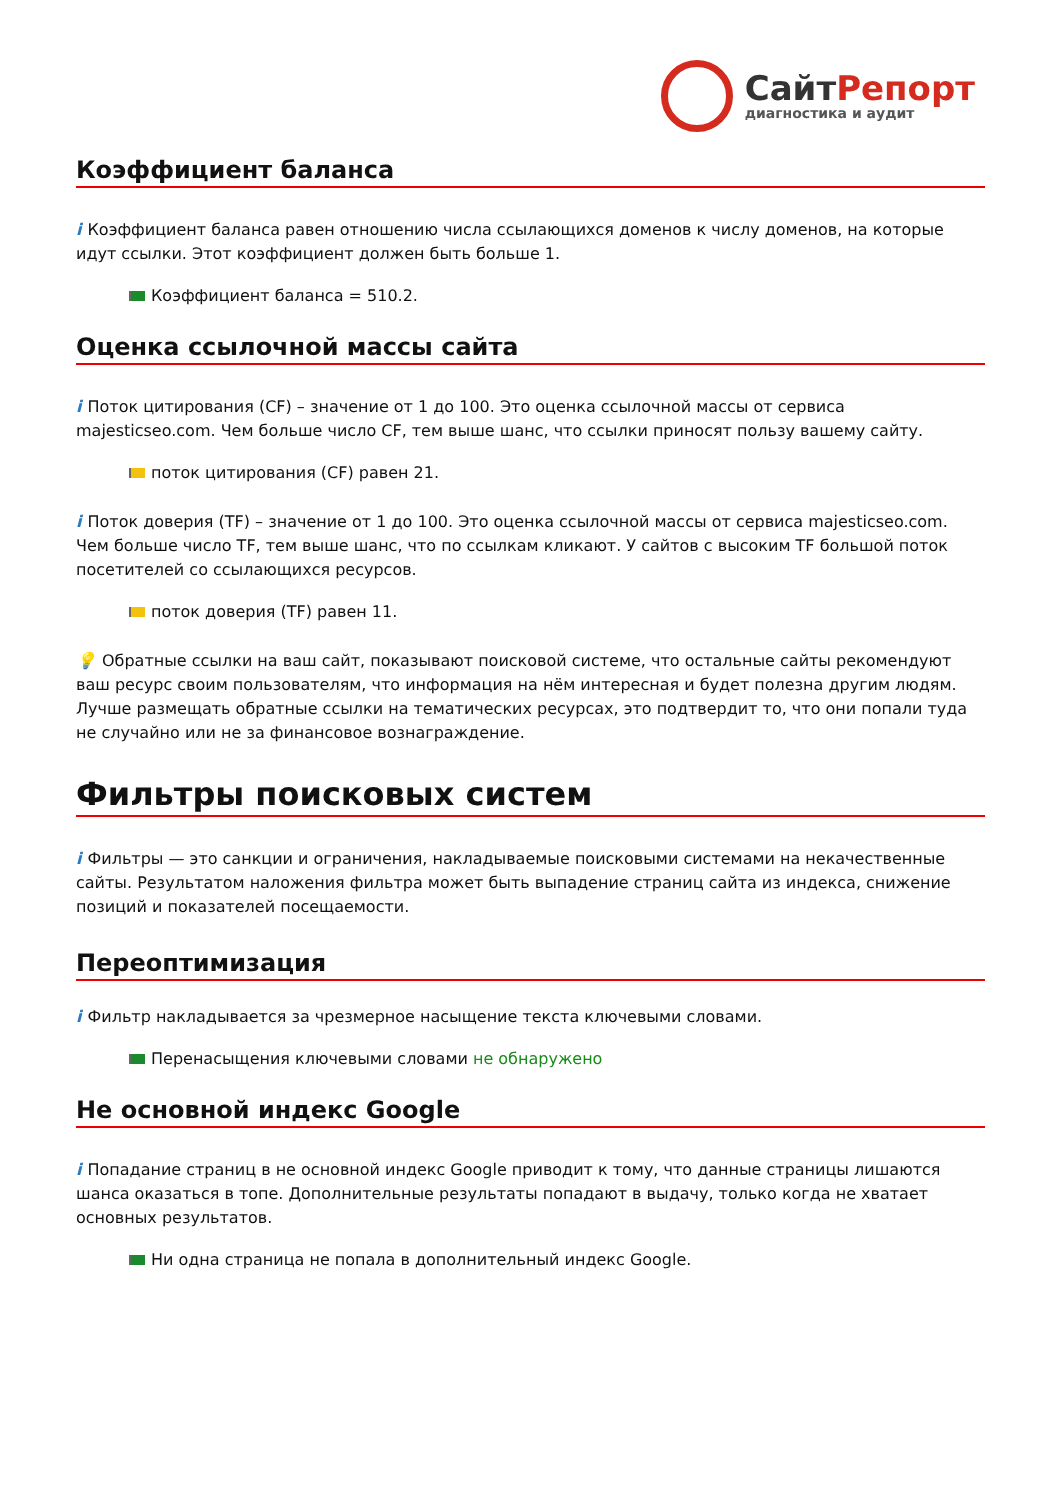СайтРепорт
диагностика и аудит
Коэффициент баланса
i Коэффициент баланса равен отношению числа ссылающихся доменов к числу доменов, на которые идут ссылки. Этот коэффициент должен быть больше 1.
Коэффициент баланса = 510.2.
Оценка ссылочной массы сайта
i Поток цитирования (CF) – значение от 1 до 100. Это оценка ссылочной массы от сервиса majesticseo.com. Чем больше число CF, тем выше шанс, что ссылки приносят пользу вашему сайту.
поток цитирования (CF) равен 21.
i Поток доверия (TF) – значение от 1 до 100. Это оценка ссылочной массы от сервиса majesticseo.com. Чем больше число TF, тем выше шанс, что по ссылкам кликают. У сайтов с высоким TF большой поток посетителей со ссылающихся ресурсов.
поток доверия (TF) равен 11.
💡 Обратные ссылки на ваш сайт, показывают поисковой системе, что остальные сайты рекомендуют ваш ресурс своим пользователям, что информация на нём интересная и будет полезна другим людям.
Лучше размещать обратные ссылки на тематических ресурсах, это подтвердит то, что они попали туда не случайно или не за финансовое вознаграждение.
Фильтры поисковых систем
i Фильтры — это санкции и ограничения, накладываемые поисковыми системами на некачественные сайты. Результатом наложения фильтра может быть выпадение страниц сайта из индекса, снижение позиций и показателей посещаемости.
Переоптимизация
i Фильтр накладывается за чрезмерное насыщение текста ключевыми словами.
Перенасыщения ключевыми словами не обнаружено
Не основной индекс Google
i Попадание страниц в не основной индекс Google приводит к тому, что данные страницы лишаются шанса оказаться в топе. Дополнительные результаты попадают в выдачу, только когда не хватает основных результатов.
Ни одна страница не попала в дополнительный индекс Google.